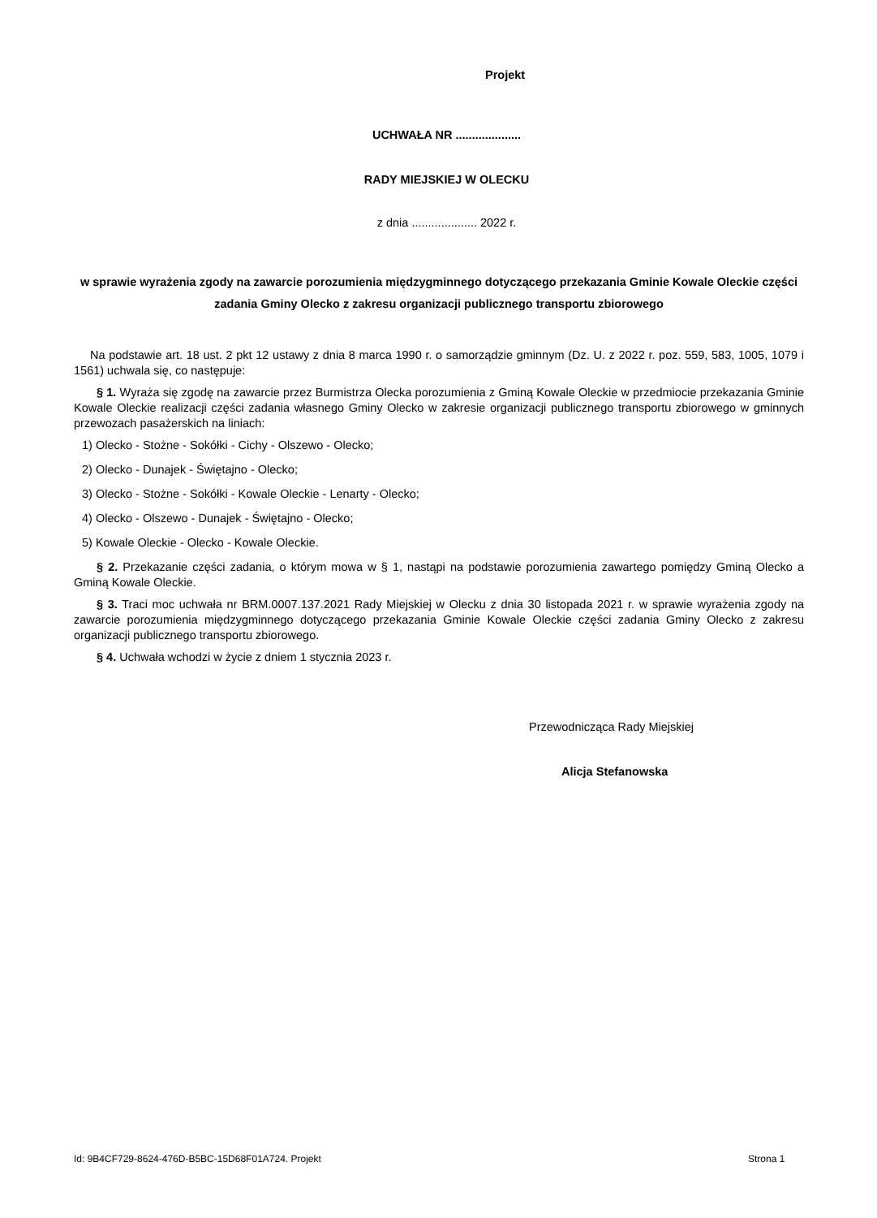Projekt
UCHWAŁA NR ....................
RADY MIEJSKIEJ W OLECKU
z dnia .................... 2022 r.
w sprawie wyrażenia zgody na zawarcie porozumienia międzygminnego dotyczącego przekazania Gminie Kowale Oleckie części zadania Gminy Olecko z zakresu organizacji publicznego transportu zbiorowego
Na podstawie art. 18 ust. 2 pkt 12 ustawy z dnia 8 marca 1990 r. o samorządzie gminnym (Dz. U. z 2022 r. poz. 559, 583, 1005, 1079 i 1561) uchwala się, co następuje:
§ 1. Wyraża się zgodę na zawarcie przez Burmistrza Olecka porozumienia z Gminą Kowale Oleckie w przedmiocie przekazania Gminie Kowale Oleckie realizacji części zadania własnego Gminy Olecko w zakresie organizacji publicznego transportu zbiorowego w gminnych przewozach pasażerskich na liniach:
1) Olecko - Stożne - Sokółki - Cichy - Olszewo - Olecko;
2) Olecko - Dunajek - Świętajno - Olecko;
3) Olecko - Stożne - Sokółki - Kowale Oleckie - Lenarty - Olecko;
4) Olecko - Olszewo - Dunajek - Świętajno - Olecko;
5) Kowale Oleckie - Olecko - Kowale Oleckie.
§ 2. Przekazanie części zadania, o którym mowa w § 1, nastąpi na podstawie porozumienia zawartego pomiędzy Gminą Olecko a Gminą Kowale Oleckie.
§ 3. Traci moc uchwała nr BRM.0007.137.2021 Rady Miejskiej w Olecku z dnia 30 listopada 2021 r. w sprawie wyrażenia zgody na zawarcie porozumienia międzygminnego dotyczącego przekazania Gminie Kowale Oleckie części zadania Gminy Olecko z zakresu organizacji publicznego transportu zbiorowego.
§ 4. Uchwała wchodzi w życie z dniem 1 stycznia 2023 r.
Przewodnicząca Rady Miejskiej
Alicja Stefanowska
Id: 9B4CF729-8624-476D-B5BC-15D68F01A724. Projekt
Strona 1